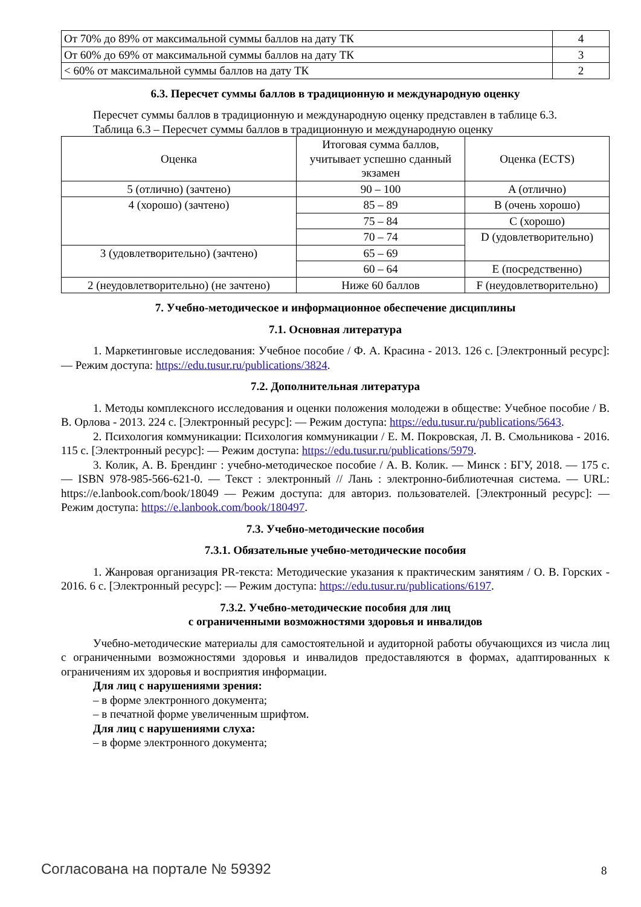| От 70% до 89% от максимальной суммы баллов на дату ТК | 4 |
| От 60% до 69% от максимальной суммы баллов на дату ТК | 3 |
| < 60% от максимальной суммы баллов на дату ТК | 2 |
6.3. Пересчет суммы баллов в традиционную и международную оценку
Пересчет суммы баллов в традиционную и международную оценку представлен в таблице 6.3.
Таблица 6.3 – Пересчет суммы баллов в традиционную и международную оценку
| Оценка | Итоговая сумма баллов, учитывает успешно сданный экзамен | Оценка (ECTS) |
| 5 (отлично) (зачтено) | 90 – 100 | A (отлично) |
| 4 (хорошо) (зачтено) | 85 – 89 | B (очень хорошо) |
| | 75 – 84 | C (хорошо) |
| | 70 – 74 | D (удовлетворительно) |
| 3 (удовлетворительно) (зачтено) | 65 – 69 | |
| | 60 – 64 | E (посредственно) |
| 2 (неудовлетворительно) (не зачтено) | Ниже 60 баллов | F (неудовлетворительно) |
7. Учебно-методическое и информационное обеспечение дисциплины
7.1. Основная литература
1. Маркетинговые исследования: Учебное пособие / Ф. А. Красина - 2013. 126 с. [Электронный ресурс]: — Режим доступа: https://edu.tusur.ru/publications/3824.
7.2. Дополнительная литература
1. Методы комплексного исследования и оценки положения молодежи в обществе: Учебное пособие / В. В. Орлова - 2013. 224 с. [Электронный ресурс]: — Режим доступа: https://edu.tusur.ru/publications/5643.
2. Психология коммуникации: Психология коммуникации / Е. М. Покровская, Л. В. Смольникова - 2016. 115 с. [Электронный ресурс]: — Режим доступа: https://edu.tusur.ru/publications/5979.
3. Колик, А. В. Брендинг : учебно-методическое пособие / А. В. Колик. — Минск : БГУ, 2018. — 175 с. — ISBN 978-985-566-621-0. — Текст : электронный // Лань : электронно-библиотечная система. — URL: https://e.lanbook.com/book/18049 — Режим доступа: для авториз. пользователей. [Электронный ресурс]: — Режим доступа: https://e.lanbook.com/book/180497.
7.3. Учебно-методические пособия
7.3.1. Обязательные учебно-методические пособия
1. Жанровая организация PR-текста: Методические указания к практическим занятиям / О. В. Горских - 2016. 6 с. [Электронный ресурс]: — Режим доступа: https://edu.tusur.ru/publications/6197.
7.3.2. Учебно-методические пособия для лиц
с ограниченными возможностями здоровья и инвалидов
Учебно-методические материалы для самостоятельной и аудиторной работы обучающихся из числа лиц с ограниченными возможностями здоровья и инвалидов предоставляются в формах, адаптированных к ограничениям их здоровья и восприятия информации.
Для лиц с нарушениями зрения:
– в форме электронного документа;
– в печатной форме увеличенным шрифтом.
Для лиц с нарушениями слуха:
– в форме электронного документа;
Согласована на портале № 59392 8